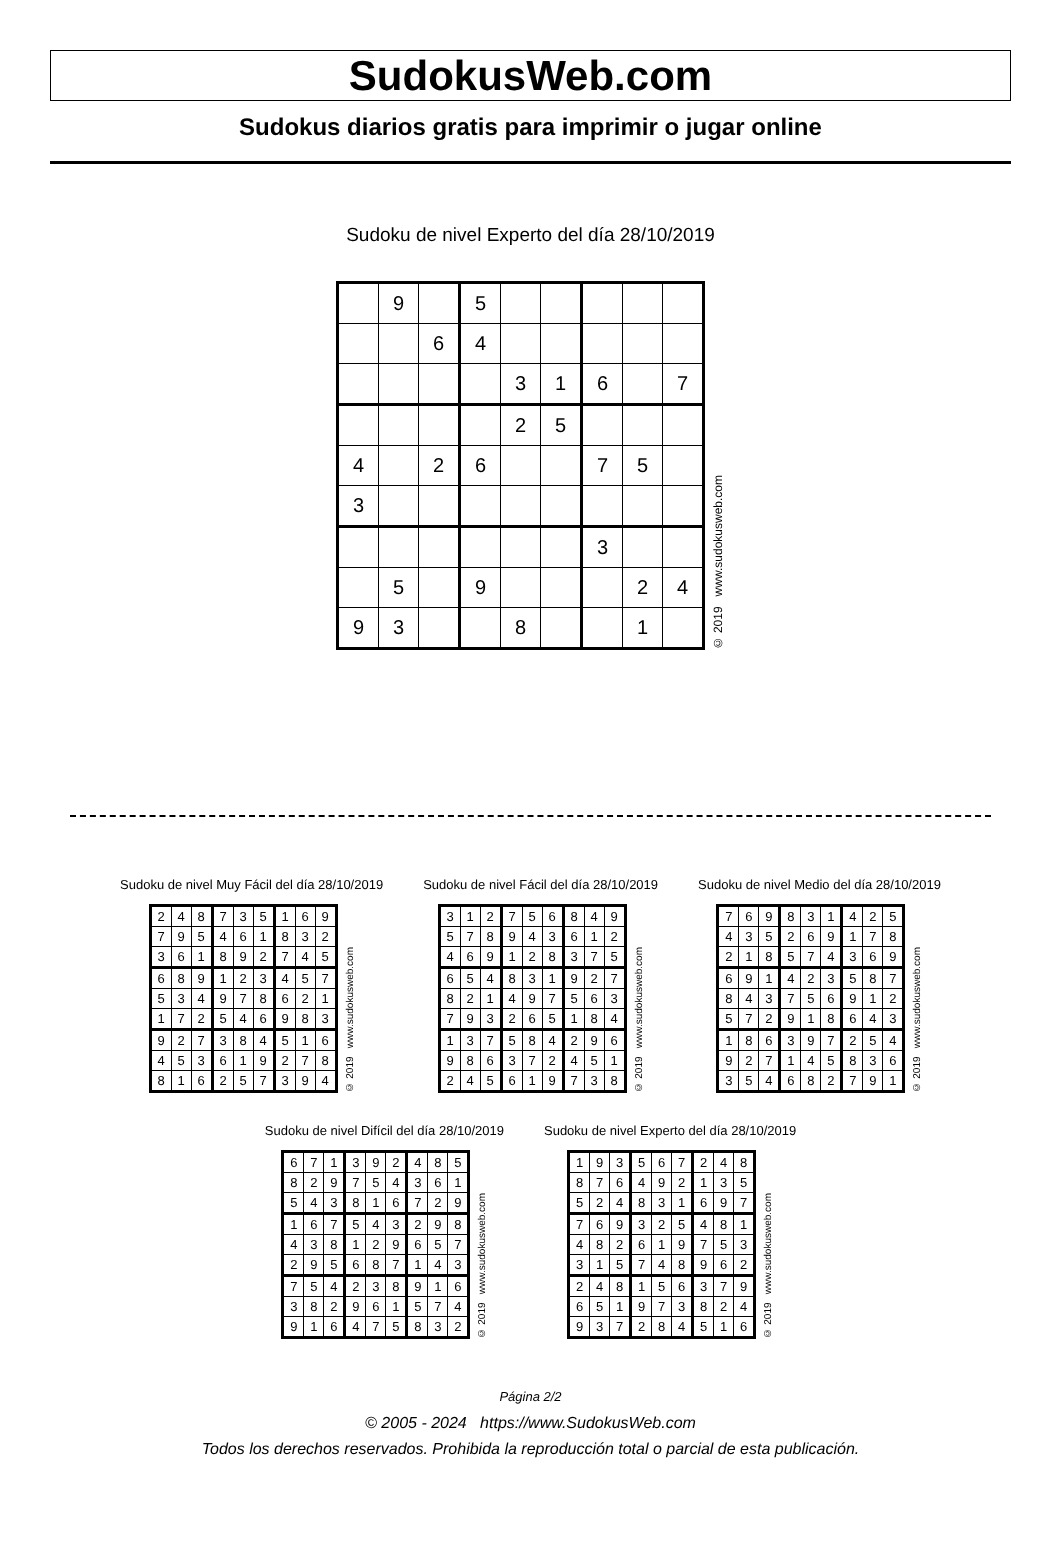SudokusWeb.com
Sudokus diarios gratis para imprimir o jugar online
Sudoku de nivel Experto del día 28/10/2019
| | 9 | | 5 | | | | | |
| | | 6 | 4 | | | | | |
| | | | | 3 | 1 | 6 | | 7 |
| | | | | 2 | 5 | | | |
| 4 | | 2 | 6 | | | 7 | 5 | |
| 3 | | | | | | | | |
| | | | | | | 3 | | |
| | 5 | | 9 | | | | 2 | 4 |
| 9 | 3 | | | 8 | | | 1 | |
© 2019 www.sudokusweb.com
Sudoku de nivel Muy Fácil del día 28/10/2019
| 2 | 4 | 8 | 7 | 3 | 5 | 1 | 6 | 9 |
| 7 | 9 | 5 | 4 | 6 | 1 | 8 | 3 | 2 |
| 3 | 6 | 1 | 8 | 9 | 2 | 7 | 4 | 5 |
| 6 | 8 | 9 | 1 | 2 | 3 | 4 | 5 | 7 |
| 5 | 3 | 4 | 9 | 7 | 8 | 6 | 2 | 1 |
| 1 | 7 | 2 | 5 | 4 | 6 | 9 | 8 | 3 |
| 9 | 2 | 7 | 3 | 8 | 4 | 5 | 1 | 6 |
| 4 | 5 | 3 | 6 | 1 | 9 | 2 | 7 | 8 |
| 8 | 1 | 6 | 2 | 5 | 7 | 3 | 9 | 4 |
© 2019 www.sudokusweb.com
Sudoku de nivel Fácil del día 28/10/2019
| 3 | 1 | 2 | 7 | 5 | 6 | 8 | 4 | 9 |
| 5 | 7 | 8 | 9 | 4 | 3 | 6 | 1 | 2 |
| 4 | 6 | 9 | 1 | 2 | 8 | 3 | 7 | 5 |
| 6 | 5 | 4 | 8 | 3 | 1 | 9 | 2 | 7 |
| 8 | 2 | 1 | 4 | 9 | 7 | 5 | 6 | 3 |
| 7 | 9 | 3 | 2 | 6 | 5 | 1 | 8 | 4 |
| 1 | 3 | 7 | 5 | 8 | 4 | 2 | 9 | 6 |
| 9 | 8 | 6 | 3 | 7 | 2 | 4 | 5 | 1 |
| 2 | 4 | 5 | 6 | 1 | 9 | 7 | 3 | 8 |
© 2019 www.sudokusweb.com
Sudoku de nivel Medio del día 28/10/2019
| 7 | 6 | 9 | 8 | 3 | 1 | 4 | 2 | 5 |
| 4 | 3 | 5 | 2 | 6 | 9 | 1 | 7 | 8 |
| 2 | 1 | 8 | 5 | 7 | 4 | 3 | 6 | 9 |
| 6 | 9 | 1 | 4 | 2 | 3 | 5 | 8 | 7 |
| 8 | 4 | 3 | 7 | 5 | 6 | 9 | 1 | 2 |
| 5 | 7 | 2 | 9 | 1 | 8 | 6 | 4 | 3 |
| 1 | 8 | 6 | 3 | 9 | 7 | 2 | 5 | 4 |
| 9 | 2 | 7 | 1 | 4 | 5 | 8 | 3 | 6 |
| 3 | 5 | 4 | 6 | 8 | 2 | 7 | 9 | 1 |
© 2019 www.sudokusweb.com
Sudoku de nivel Difícil del día 28/10/2019
| 6 | 7 | 1 | 3 | 9 | 2 | 4 | 8 | 5 |
| 8 | 2 | 9 | 7 | 5 | 4 | 3 | 6 | 1 |
| 5 | 4 | 3 | 8 | 1 | 6 | 7 | 2 | 9 |
| 1 | 6 | 7 | 5 | 4 | 3 | 2 | 9 | 8 |
| 4 | 3 | 8 | 1 | 2 | 9 | 6 | 5 | 7 |
| 2 | 9 | 5 | 6 | 8 | 7 | 1 | 4 | 3 |
| 7 | 5 | 4 | 2 | 3 | 8 | 9 | 1 | 6 |
| 3 | 8 | 2 | 9 | 6 | 1 | 5 | 7 | 4 |
| 9 | 1 | 6 | 4 | 7 | 5 | 8 | 3 | 2 |
© 2019 www.sudokusweb.com
Sudoku de nivel Experto del día 28/10/2019
| 1 | 9 | 3 | 5 | 6 | 7 | 2 | 4 | 8 |
| 8 | 7 | 6 | 4 | 9 | 2 | 1 | 3 | 5 |
| 5 | 2 | 4 | 8 | 3 | 1 | 6 | 9 | 7 |
| 7 | 6 | 9 | 3 | 2 | 5 | 4 | 8 | 1 |
| 4 | 8 | 2 | 6 | 1 | 9 | 7 | 5 | 3 |
| 3 | 1 | 5 | 7 | 4 | 8 | 9 | 6 | 2 |
| 2 | 4 | 8 | 1 | 5 | 6 | 3 | 7 | 9 |
| 6 | 5 | 1 | 9 | 7 | 3 | 8 | 2 | 4 |
| 9 | 3 | 7 | 2 | 8 | 4 | 5 | 1 | 6 |
© 2019 www.sudokusweb.com
Página 2/2
© 2005 - 2024 https://www.SudokusWeb.com
Todos los derechos reservados. Prohibida la reproducción total o parcial de esta publicación.